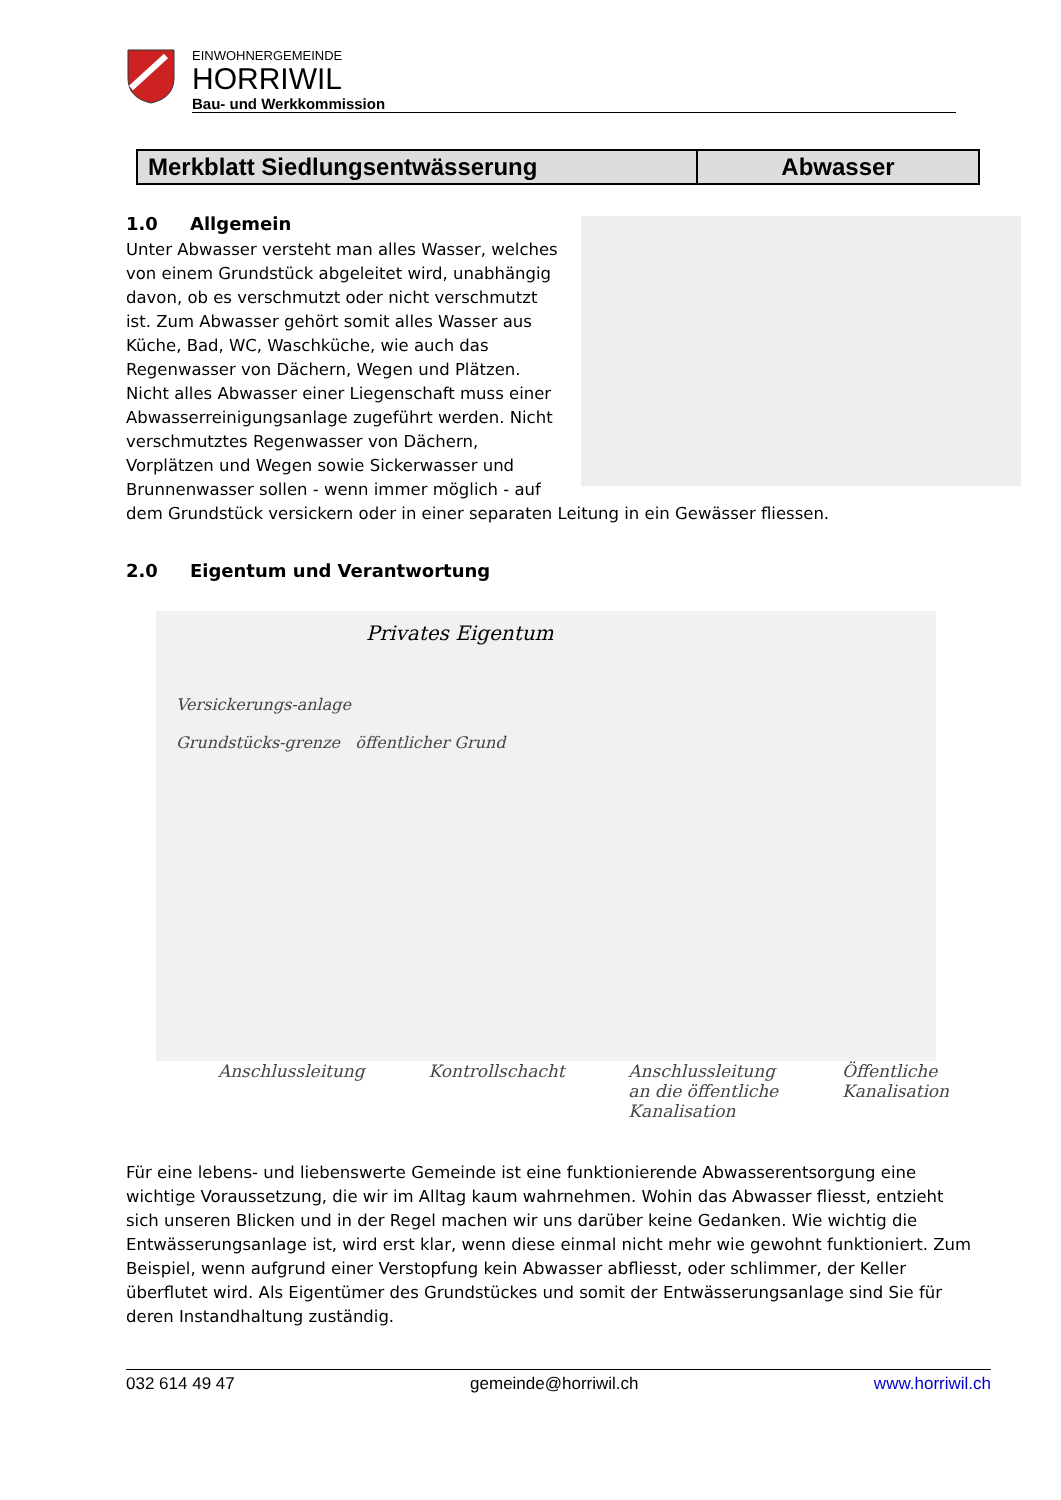EINWOHNERGEMEINDE
HORRIWIL
Bau- und Werkkommission
Merkblatt Siedlungsentwässerung
Abwasser
1.0 Allgemein
Unter Abwasser versteht man alles Wasser, welches von einem Grundstück abgeleitet wird, unabhängig davon, ob es verschmutzt oder nicht verschmutzt ist. Zum Abwasser gehört somit alles Wasser aus Küche, Bad, WC, Waschküche, wie auch das Regenwasser von Dächern, Wegen und Plätzen. Nicht alles Abwasser einer Liegenschaft muss einer Abwasserreinigungsanlage zugeführt werden. Nicht verschmutztes Regenwasser von Dächern, Vorplätzen und Wegen sowie Sickerwasser und Brunnenwasser sollen - wenn immer möglich - auf dem Grundstück versickern oder in einer separaten Leitung in ein Gewässer fliessen.
2.0 Eigentum und Verantwortung
Privates Eigentum
Versickerungs-anlage
Grundstücks-grenze öffentlicher Grund
Anschlussleitung Kontrollschacht Anschlussleitung
an die öffentliche
Kanalisation Öffentliche
Kanalisation
Für eine lebens- und liebenswerte Gemeinde ist eine funktionierende Abwasserentsorgung eine wichtige Voraussetzung, die wir im Alltag kaum wahrnehmen. Wohin das Abwasser fliesst, entzieht sich unseren Blicken und in der Regel machen wir uns darüber keine Gedanken. Wie wichtig die Entwässerungsanlage ist, wird erst klar, wenn diese einmal nicht mehr wie gewohnt funktioniert. Zum Beispiel, wenn aufgrund einer Verstopfung kein Abwasser abfliesst, oder schlimmer, der Keller überflutet wird. Als Eigentümer des Grundstückes und somit der Entwässerungsanlage sind Sie für deren Instandhaltung zuständig.
032 614 49 47 gemeinde@horriwil.ch www.horriwil.ch